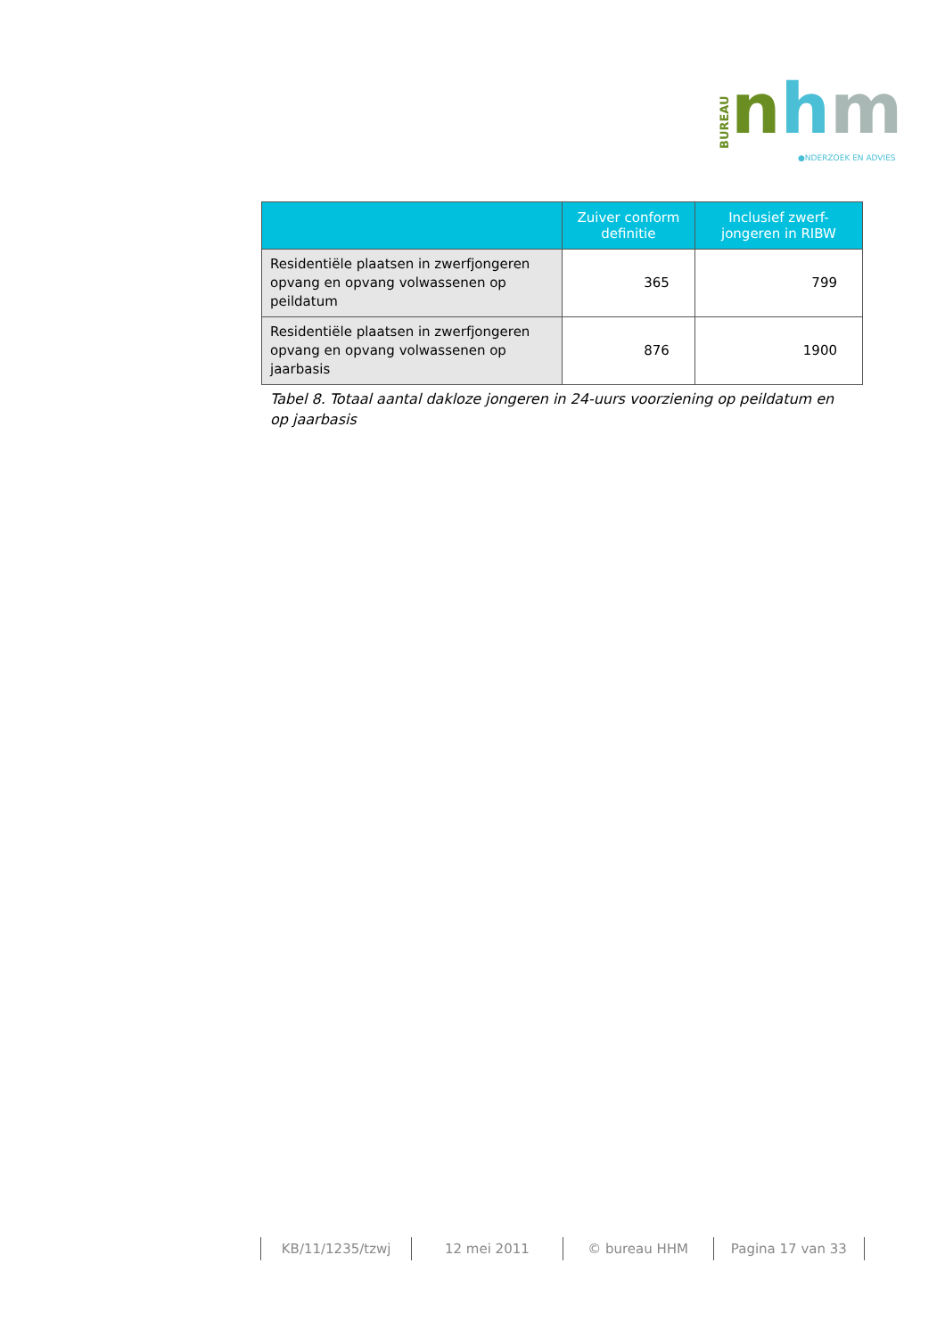BUREAU
nhm
●NDERZOEK EN ADVIES
| | Zuiver conform definitie | Inclusief zwerf-jongeren in RIBW |
| --- | --- | --- |
| Residentiële plaatsen in zwerfjongeren opvang en opvang volwassenen op peildatum | 365 | 799 |
| Residentiële plaatsen in zwerfjongeren opvang en opvang volwassenen op jaarbasis | 876 | 1900 |
Tabel 8. Totaal aantal dakloze jongeren in 24-uurs voorziening op peildatum en op jaarbasis
KB/11/1235/tzwj 12 mei 2011 © bureau HHM Pagina 17 van 33